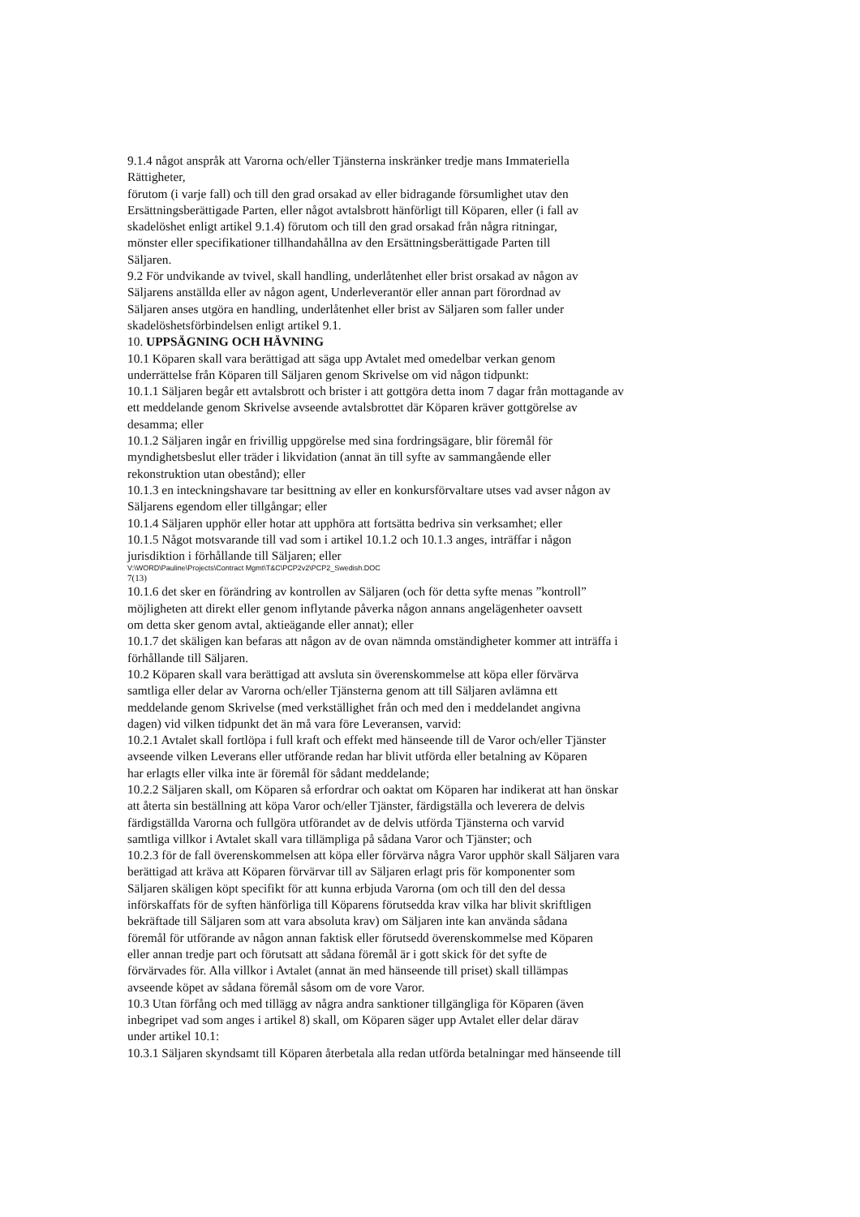9.1.4 något anspråk att Varorna och/eller Tjänsterna inskränker tredje mans Immateriella
Rättigheter,
förutom (i varje fall) och till den grad orsakad av eller bidragande försumlighet utav den
Ersättningsberättigade Parten, eller något avtalsbrott hänförligt till Köparen, eller (i fall av
skadelöshet enligt artikel 9.1.4) förutom och till den grad orsakad från några ritningar,
mönster eller specifikationer tillhandahållna av den Ersättningsberättigade Parten till
Säljaren.
9.2 För undvikande av tvivel, skall handling, underlåtenhet eller brist orsakad av någon av
Säljarens anställda eller av någon agent, Underleverantör eller annan part förordnad av
Säljaren anses utgöra en handling, underlåtenhet eller brist av Säljaren som faller under
skadelöshetsförbindelsen enligt artikel 9.1.
10. UPPSÄGNING OCH HÄVNING
10.1 Köparen skall vara berättigad att säga upp Avtalet med omedelbar verkan genom
underrättelse från Köparen till Säljaren genom Skrivelse om vid någon tidpunkt:
10.1.1 Säljaren begår ett avtalsbrott och brister i att gottgöra detta inom 7 dagar från mottagande av
ett meddelande genom Skrivelse avseende avtalsbrottet där Köparen kräver gottgörelse av
desamma; eller
10.1.2 Säljaren ingår en frivillig uppgörelse med sina fordringsägare, blir föremål för
myndighetsbeslut eller träder i likvidation (annat än till syfte av sammangående eller
rekonstruktion utan obestånd); eller
10.1.3 en inteckningshavare tar besittning av eller en konkursförvaltare utses vad avser någon av
Säljarens egendom eller tillgångar; eller
10.1.4 Säljaren upphör eller hotar att upphöra att fortsätta bedriva sin verksamhet; eller
10.1.5 Något motsvarande till vad som i artikel 10.1.2 och 10.1.3 anges, inträffar i någon
jurisdiktion i förhållande till Säljaren; eller
V:\WORD\Pauline\Projects\Contract Mgmt\T&C\PCP2v2\PCP2_Swedish.DOC
7(13)
10.1.6 det sker en förändring av kontrollen av Säljaren (och för detta syfte menas ”kontroll”
möjligheten att direkt eller genom inflytande påverka någon annans angelägenheter oavsett
om detta sker genom avtal, aktieägande eller annat); eller
10.1.7 det skäligen kan befaras att någon av de ovan nämnda omständigheter kommer att inträffa i
förhållande till Säljaren.
10.2 Köparen skall vara berättigad att avsluta sin överenskommelse att köpa eller förvärva
samtliga eller delar av Varorna och/eller Tjänsterna genom att till Säljaren avlämna ett
meddelande genom Skrivelse (med verkställighet från och med den i meddelandet angivna
dagen) vid vilken tidpunkt det än må vara före Leveransen, varvid:
10.2.1 Avtalet skall fortlöpa i full kraft och effekt med hänseende till de Varor och/eller Tjänster
avseende vilken Leverans eller utförande redan har blivit utförda eller betalning av Köparen
har erlagts eller vilka inte är föremål för sådant meddelande;
10.2.2 Säljaren skall, om Köparen så erfordrar och oaktat om Köparen har indikerat att han önskar
att återta sin beställning att köpa Varor och/eller Tjänster, färdigställa och leverera de delvis
färdigställda Varorna och fullgöra utförandet av de delvis utförda Tjänsterna och varvid
samtliga villkor i Avtalet skall vara tillämpliga på sådana Varor och Tjänster; och
10.2.3 för de fall överenskommelsen att köpa eller förvärva några Varor upphör skall Säljaren vara
berättigad att kräva att Köparen förvärvar till av Säljaren erlagt pris för komponenter som
Säljaren skäligen köpt specifikt för att kunna erbjuda Varorna (om och till den del dessa
införskaffats för de syften hänförliga till Köparens förutsedda krav vilka har blivit skriftligen
bekräftade till Säljaren som att vara absoluta krav) om Säljaren inte kan använda sådana
föremål för utförande av någon annan faktisk eller förutsedd överenskommelse med Köparen
eller annan tredje part och förutsatt att sådana föremål är i gott skick för det syfte de
förvärvades för. Alla villkor i Avtalet (annat än med hänseende till priset) skall tillämpas
avseende köpet av sådana föremål såsom om de vore Varor.
10.3 Utan förfång och med tillägg av några andra sanktioner tillgängliga för Köparen (även
inbegripet vad som anges i artikel 8) skall, om Köparen säger upp Avtalet eller delar därav
under artikel 10.1:
10.3.1 Säljaren skyndsamt till Köparen återbetala alla redan utförda betalningar med hänseende till